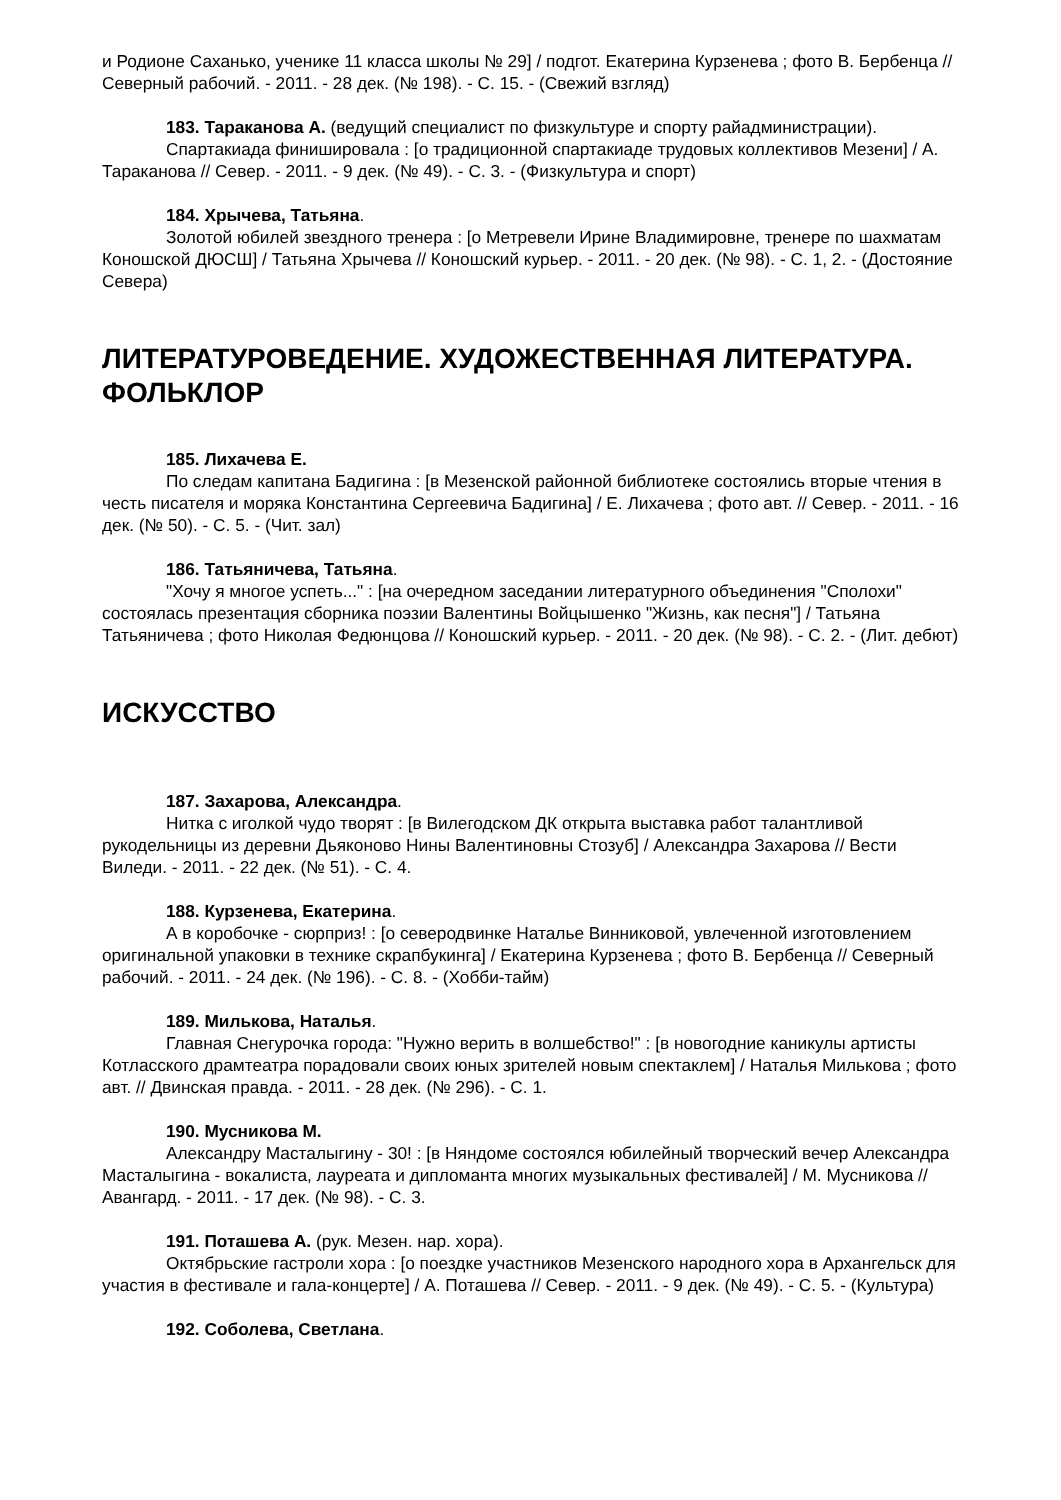и Родионе Саханько, ученике 11 класса школы № 29] / подгот. Екатерина Курзенева ; фото В. Бербенца // Северный рабочий. - 2011. - 28 дек. (№ 198). - С. 15. - (Свежий взгляд)
183. Тараканова А. (ведущий специалист по физкультуре и спорту райадминистрации).
Спартакиада финишировала : [о традиционной спартакиаде трудовых коллективов Мезени] / А. Тараканова // Север. - 2011. - 9 дек. (№ 49). - С. 3. - (Физкультура и спорт)
184. Хрычева, Татьяна.
Золотой юбилей звездного тренера : [о Метревели Ирине Владимировне, тренере по шахматам Коношской ДЮСШ] / Татьяна Хрычева // Коношский курьер. - 2011. - 20 дек. (№ 98). - С. 1, 2. - (Достояние Севера)
ЛИТЕРАТУРОВЕДЕНИЕ. ХУДОЖЕСТВЕННАЯ ЛИТЕРАТУРА. ФОЛЬКЛОР
185. Лихачева Е.
По следам капитана Бадигина : [в Мезенской районной библиотеке состоялись вторые чтения в честь писателя и моряка Константина Сергеевича Бадигина] / Е. Лихачева ; фото авт. // Север. - 2011. - 16 дек. (№ 50). - С. 5. - (Чит. зал)
186. Татьяничева, Татьяна.
"Хочу я многое успеть..." : [на очередном заседании литературного объединения "Сполохи" состоялась презентация сборника поэзии Валентины Войцышенко "Жизнь, как песня"] / Татьяна Татьяничева ; фото Николая Федюнцова // Коношский курьер. - 2011. - 20 дек. (№ 98). - С. 2. - (Лит. дебют)
ИСКУССТВО
187. Захарова, Александра.
Нитка с иголкой чудо творят : [в Вилегодском ДК открыта выставка работ талантливой рукодельницы из деревни Дьяконово Нины Валентиновны Стозуб] / Александра Захарова // Вести Виледи. - 2011. - 22 дек. (№ 51). - С. 4.
188. Курзенева, Екатерина.
А в коробочке - сюрприз! : [о северодвинке Наталье Винниковой, увлеченной изготовлением оригинальной упаковки в технике скрапбукинга] / Екатерина Курзенева ; фото В. Бербенца // Северный рабочий. - 2011. - 24 дек. (№ 196). - С. 8. - (Хобби-тайм)
189. Милькова, Наталья.
Главная Снегурочка города: "Нужно верить в волшебство!" : [в новогодние каникулы артисты Котласского драмтеатра порадовали своих юных зрителей новым спектаклем] / Наталья Милькова ; фото авт. // Двинская правда. - 2011. - 28 дек. (№ 296). - С. 1.
190. Мусникова М.
Александру Масталыгину - 30! : [в Няндоме состоялся юбилейный творческий вечер Александра Масталыгина - вокалиста, лауреата и дипломанта многих музыкальных фестивалей] / М. Мусникова // Авангард. - 2011. - 17 дек. (№ 98). - С. 3.
191. Поташева А. (рук. Мезен. нар. хора).
Октябрьские гастроли хора : [о поездке участников Мезенского народного хора в Архангельск для участия в фестивале и гала-концерте] / А. Поташева // Север. - 2011. - 9 дек. (№ 49). - С. 5. - (Культура)
192. Соболева, Светлана.